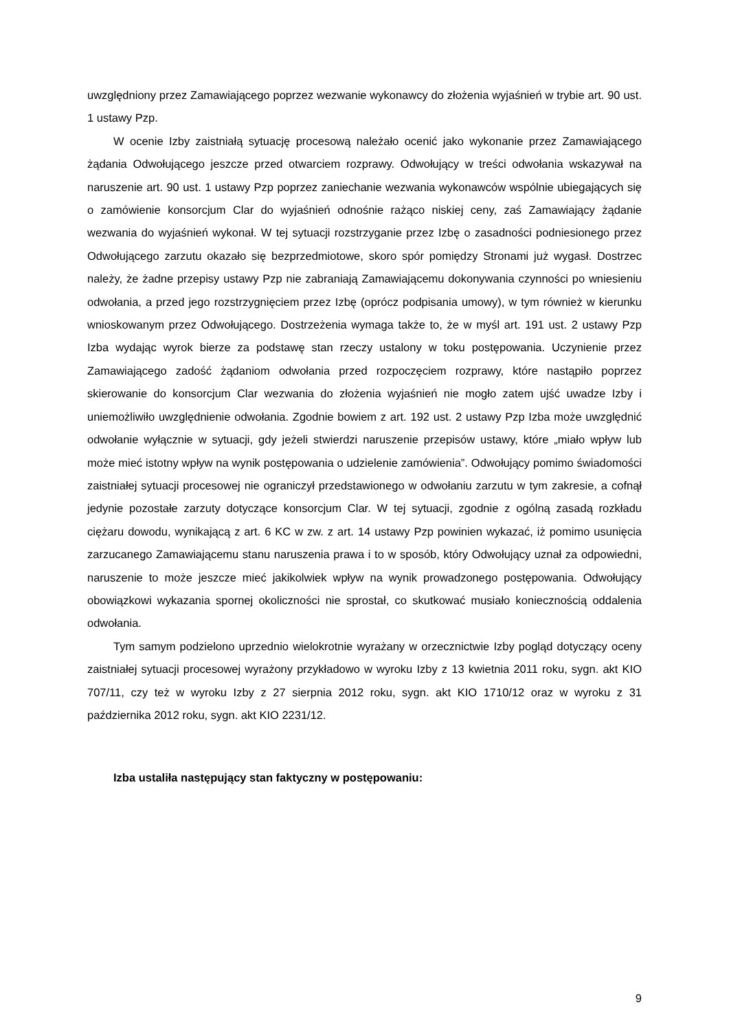uwzględniony przez Zamawiającego poprzez wezwanie wykonawcy do złożenia wyjaśnień w trybie art. 90 ust. 1 ustawy Pzp.
W ocenie Izby zaistniałą sytuację procesową należało ocenić jako wykonanie przez Zamawiającego żądania Odwołującego jeszcze przed otwarciem rozprawy. Odwołujący w treści odwołania wskazywał na naruszenie art. 90 ust. 1 ustawy Pzp poprzez zaniechanie wezwania wykonawców wspólnie ubiegających się o zamówienie konsorcjum Clar do wyjaśnień odnośnie rażąco niskiej ceny, zaś Zamawiający żądanie wezwania do wyjaśnień wykonał. W tej sytuacji rozstrzyganie przez Izbę o zasadności podniesionego przez Odwołującego zarzutu okazało się bezprzedmiotowe, skoro spór pomiędzy Stronami już wygasł. Dostrzec należy, że żadne przepisy ustawy Pzp nie zabraniają Zamawiającemu dokonywania czynności po wniesieniu odwołania, a przed jego rozstrzygnięciem przez Izbę (oprócz podpisania umowy), w tym również w kierunku wnioskowanym przez Odwołującego. Dostrzeżenia wymaga także to, że w myśl art. 191 ust. 2 ustawy Pzp Izba wydając wyrok bierze za podstawę stan rzeczy ustalony w toku postępowania. Uczynienie przez Zamawiającego zadość żądaniom odwołania przed rozpoczęciem rozprawy, które nastąpiło poprzez skierowanie do konsorcjum Clar wezwania do złożenia wyjaśnień nie mogło zatem ujść uwadze Izby i uniemożliwiło uwzględnienie odwołania. Zgodnie bowiem z art. 192 ust. 2 ustawy Pzp Izba może uwzględnić odwołanie wyłącznie w sytuacji, gdy jeżeli stwierdzi naruszenie przepisów ustawy, które „miało wpływ lub może mieć istotny wpływ na wynik postępowania o udzielenie zamówienia”. Odwołujący pomimo świadomości zaistniałej sytuacji procesowej nie ograniczył przedstawionego w odwołaniu zarzutu w tym zakresie, a cofnął jedynie pozostałe zarzuty dotyczące konsorcjum Clar. W tej sytuacji, zgodnie z ogólną zasadą rozkładu ciężaru dowodu, wynikającą z art. 6 KC w zw. z art. 14 ustawy Pzp powinien wykazać, iż pomimo usunięcia zarzucanego Zamawiającemu stanu naruszenia prawa i to w sposób, który Odwołujący uznał za odpowiedni, naruszenie to może jeszcze mieć jakikolwiek wpływ na wynik prowadzonego postępowania. Odwołujący obowiązkowi wykazania spornej okoliczności nie sprostał, co skutkować musiało koniecznością oddalenia odwołania.
Tym samym podzielono uprzednio wielokrotnie wyrażany w orzecznictwie Izby pogląd dotyczący oceny zaistniałej sytuacji procesowej wyrażony przykładowo w wyroku Izby z 13 kwietnia 2011 roku, sygn. akt KIO 707/11, czy też w wyroku Izby z 27 sierpnia 2012 roku, sygn. akt KIO 1710/12 oraz w wyroku z 31 października 2012 roku, sygn. akt KIO 2231/12.
Izba ustaliła następujący stan faktyczny w postępowaniu:
9